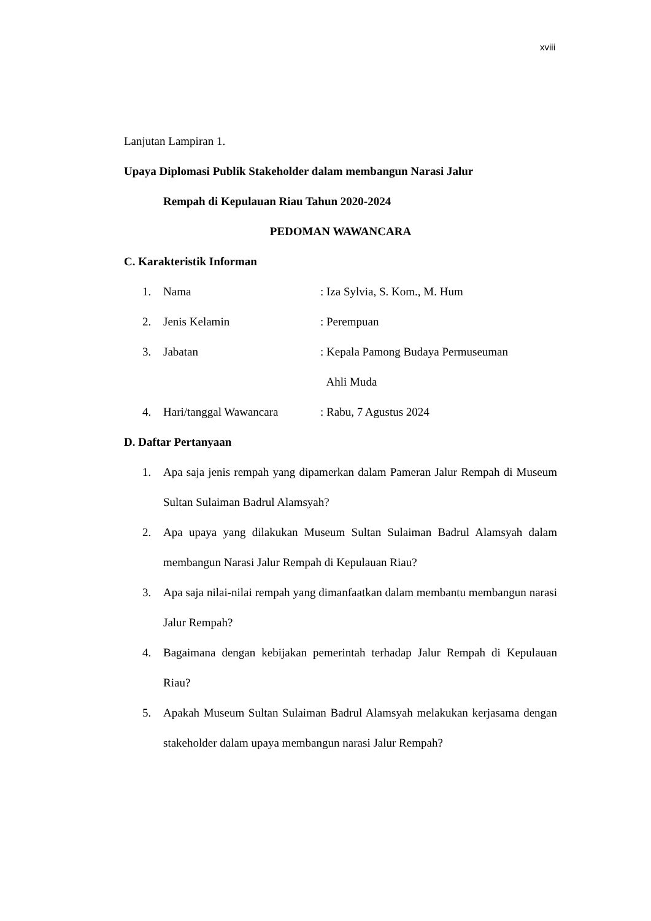xviii
Lanjutan Lampiran 1.
Upaya Diplomasi Publik Stakeholder dalam membangun Narasi Jalur
Rempah di Kepulauan Riau Tahun 2020-2024
PEDOMAN WAWANCARA
C. Karakteristik Informan
1. Nama: Iza Sylvia, S. Kom., M. Hum
2. Jenis Kelamin: Perempuan
3. Jabatan: Kepala Pamong Budaya Permuseuman
Ahli Muda
4. Hari/tanggal Wawancara: Rabu, 7 Agustus 2024
D. Daftar Pertanyaan
1. Apa saja jenis rempah yang dipamerkan dalam Pameran Jalur Rempah di Museum Sultan Sulaiman Badrul Alamsyah?
2. Apa upaya yang dilakukan Museum Sultan Sulaiman Badrul Alamsyah dalam membangun Narasi Jalur Rempah di Kepulauan Riau?
3. Apa saja nilai-nilai rempah yang dimanfaatkan dalam membantu membangun narasi Jalur Rempah?
4. Bagaimana dengan kebijakan pemerintah terhadap Jalur Rempah di Kepulauan Riau?
5. Apakah Museum Sultan Sulaiman Badrul Alamsyah melakukan kerjasama dengan stakeholder dalam upaya membangun narasi Jalur Rempah?